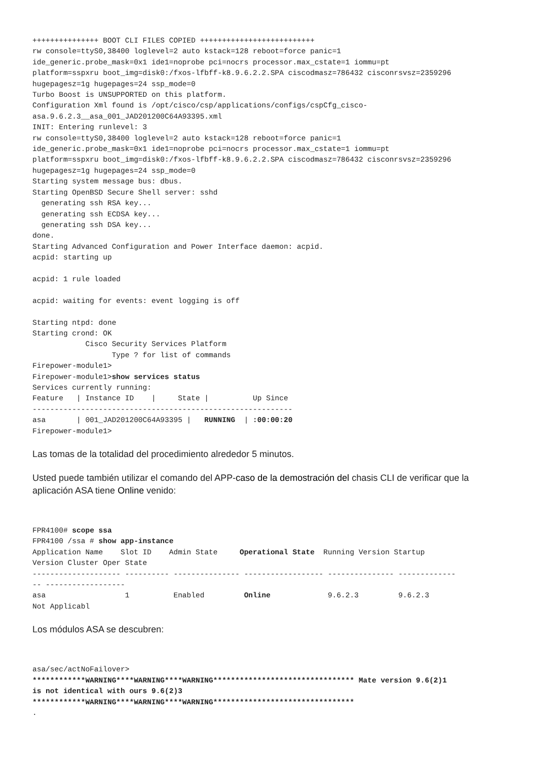+++++++++++++++ BOOT CLI FILES COPIED ++++++++++++++++++++++++++
rw console=ttyS0,38400 loglevel=2 auto kstack=128 reboot=force panic=1
ide_generic.probe_mask=0x1 ide1=noprobe pci=nocrs processor.max_cstate=1 iommu=pt
platform=sspxru boot_img=disk0:/fxos-lfbff-k8.9.6.2.2.SPA ciscodmasz=786432 cisconrsvsz=2359296
hugepagesz=1g hugepages=24 ssp_mode=0
Turbo Boost is UNSUPPORTED on this platform.
Configuration Xml found is /opt/cisco/csp/applications/configs/cspCfg_cisco-
asa.9.6.2.3__asa_001_JAD201200C64A93395.xml
INIT: Entering runlevel: 3
rw console=ttyS0,38400 loglevel=2 auto kstack=128 reboot=force panic=1
ide_generic.probe_mask=0x1 ide1=noprobe pci=nocrs processor.max_cstate=1 iommu=pt
platform=sspxru boot_img=disk0:/fxos-lfbff-k8.9.6.2.2.SPA ciscodmasz=786432 cisconrsvsz=2359296
hugepagesz=1g hugepages=24 ssp_mode=0
Starting system message bus: dbus.
Starting OpenBSD Secure Shell server: sshd
  generating ssh RSA key...
  generating ssh ECDSA key...
  generating ssh DSA key...
done.
Starting Advanced Configuration and Power Interface daemon: acpid.
acpid: starting up

acpid: 1 rule loaded

acpid: waiting for events: event logging is off

Starting ntpd: done
Starting crond: OK
            Cisco Security Services Platform
                  Type ? for list of commands
Firepower-module1>
Firepower-module1>show services status
Services currently running:
Feature   | Instance ID    |     State |          Up Since
-----------------------------------------------------------
asa       | 001_JAD201200C64A93395 |   RUNNING  | :00:00:20
Firepower-module1>
Las tomas de la totalidad del procedimiento alrededor 5 minutos.
Usted puede también utilizar el comando del APP-caso de la demostración del chasis CLI de verificar que la aplicación ASA tiene Online venido:
FPR4100# scope ssa
FPR4100 /ssa # show app-instance
Application Name    Slot ID    Admin State     Operational State  Running Version Startup
Version Cluster Oper State
-------------------- ---------- --------------- ------------------ --------------- -------------
-- ------------------
asa                  1          Enabled         Online             9.6.2.3         9.6.2.3
Not Applicabl
Los módulos ASA se descubren:
asa/sec/actNoFailover>
************WARNING****WARNING****WARNING******************************** Mate version 9.6(2)1
is not identical with ours 9.6(2)3
************WARNING****WARNING****WARNING********************************
.